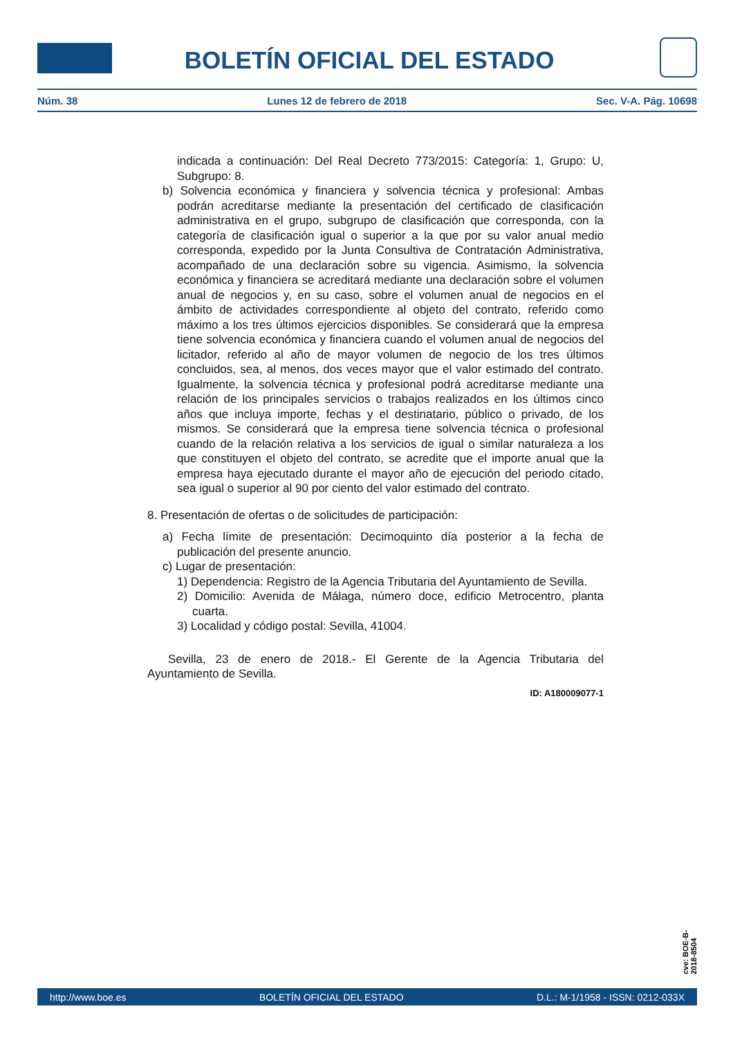BOLETÍN OFICIAL DEL ESTADO
Núm. 38 Lunes 12 de febrero de 2018 Sec. V-A. Pág. 10698
indicada a continuación: Del Real Decreto 773/2015: Categoría: 1, Grupo: U, Subgrupo: 8.
b) Solvencia económica y financiera y solvencia técnica y profesional: Ambas podrán acreditarse mediante la presentación del certificado de clasificación administrativa en el grupo, subgrupo de clasificación que corresponda, con la categoría de clasificación igual o superior a la que por su valor anual medio corresponda, expedido por la Junta Consultiva de Contratación Administrativa, acompañado de una declaración sobre su vigencia. Asimismo, la solvencia económica y financiera se acreditará mediante una declaración sobre el volumen anual de negocios y, en su caso, sobre el volumen anual de negocios en el ámbito de actividades correspondiente al objeto del contrato, referido como máximo a los tres últimos ejercicios disponibles. Se considerará que la empresa tiene solvencia económica y financiera cuando el volumen anual de negocios del licitador, referido al año de mayor volumen de negocio de los tres últimos concluidos, sea, al menos, dos veces mayor que el valor estimado del contrato. Igualmente, la solvencia técnica y profesional podrá acreditarse mediante una relación de los principales servicios o trabajos realizados en los últimos cinco años que incluya importe, fechas y el destinatario, público o privado, de los mismos. Se considerará que la empresa tiene solvencia técnica o profesional cuando de la relación relativa a los servicios de igual o similar naturaleza a los que constituyen el objeto del contrato, se acredite que el importe anual que la empresa haya ejecutado durante el mayor año de ejecución del periodo citado, sea igual o superior al 90 por ciento del valor estimado del contrato.
8. Presentación de ofertas o de solicitudes de participación:
a) Fecha límite de presentación: Decimoquinto día posterior a la fecha de publicación del presente anuncio.
c) Lugar de presentación:
1) Dependencia: Registro de la Agencia Tributaria del Ayuntamiento de Sevilla.
2) Domicilio: Avenida de Málaga, número doce, edificio Metrocentro, planta cuarta.
3) Localidad y código postal: Sevilla, 41004.
Sevilla, 23 de enero de 2018.- El Gerente de la Agencia Tributaria del Ayuntamiento de Sevilla.
ID: A180009077-1
cve: BOE-B-2018-8504
http://www.boe.es BOLETÍN OFICIAL DEL ESTADO D.L.: M-1/1958 - ISSN: 0212-033X